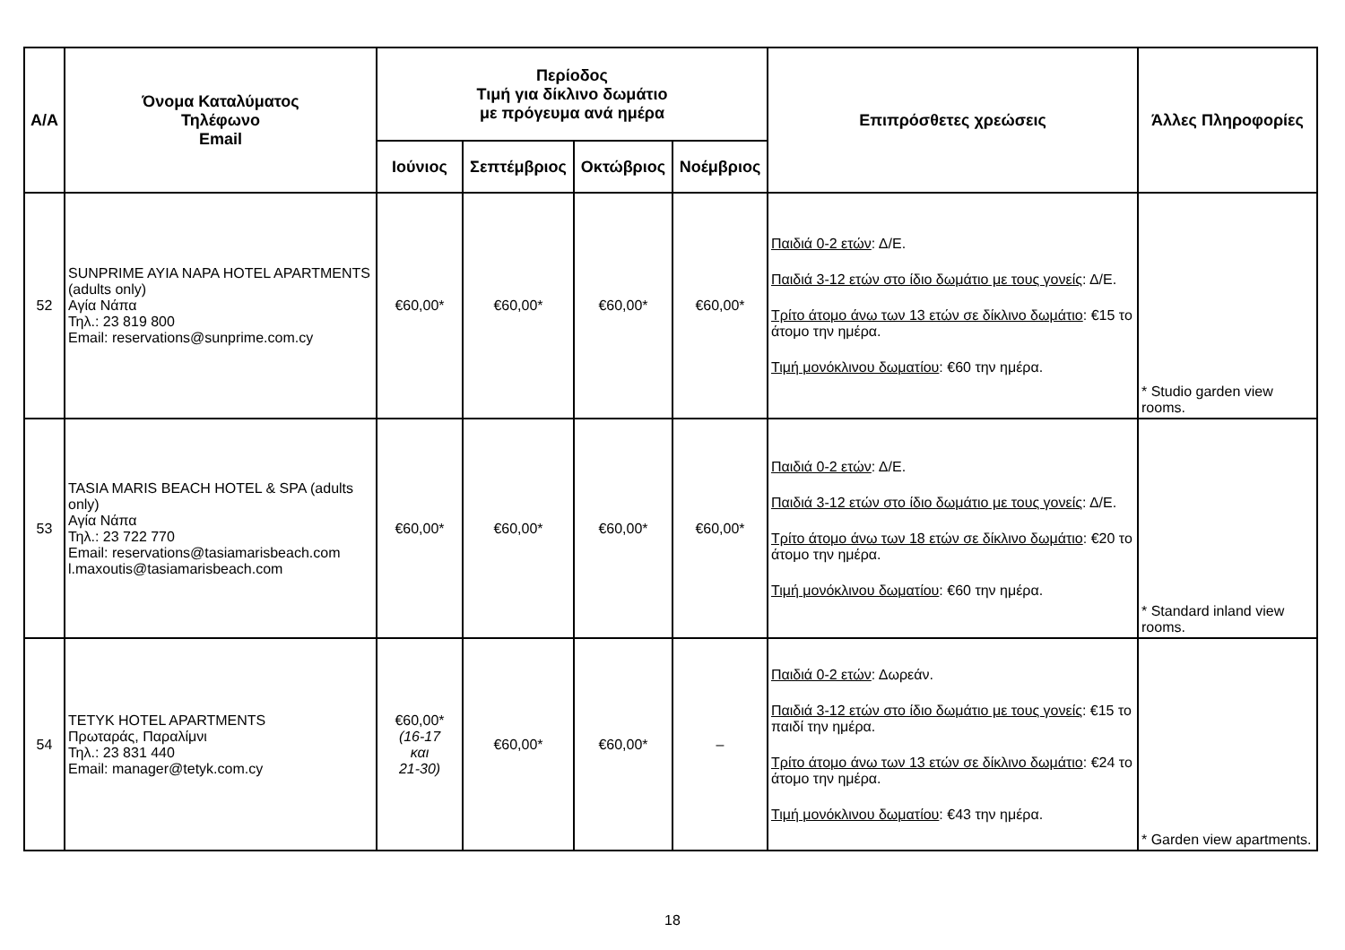| Α/Α | Όνομα Καταλύματος Τηλέφωνο Email | Περίοδος Τιμή για δίκλινο δωμάτιο με πρόγευμα ανά ημέρα | | | | Επιπρόσθετες χρεώσεις | Άλλες Πληροφορίες |
| --- | --- | --- | --- | --- | --- | --- | --- |
| | | Ιούνιος | Σεπτέμβριος | Οκτώβριος | Νοέμβριος | | |
| 52 | SUNPRIME AYIA NAPA HOTEL APARTMENTS (adults only) Αγία Νάπα Τηλ.: 23 819 800 Email: reservations@sunprime.com.cy | €60,00* | €60,00* | €60,00* | €60,00* | Παιδιά 0-2 ετών : Δ/Ε. Παιδιά 3-12 ετών στο ίδιο δωμάτιο με τους γονείς : Δ/Ε. Τρίτο άτομο άνω των 13 ετών σε δίκλινο δωμάτιο : €15 το άτομο την ημέρα. Τιμή μονόκλινου δωματίου : €60 την ημέρα. | * Studio garden view rooms. |
| 53 | TASIA MARIS BEACH HOTEL & SPA (adults only) Αγία Νάπα Τηλ.: 23 722 770 Email: reservations@tasiamarisbeach.com l.maxoutis@tasiamarisbeach.com | €60,00* | €60,00* | €60,00* | €60,00* | Παιδιά 0-2 ετών : Δ/Ε. Παιδιά 3-12 ετών στο ίδιο δωμάτιο με τους γονείς : Δ/Ε. Τρίτο άτομο άνω των 18 ετών σε δίκλινο δωμάτιο : €20 το άτομο την ημέρα. Τιμή μονόκλινου δωματίου : €60 την ημέρα. | * Standard inland view rooms. |
| 54 | TETYK HOTEL APARTMENTS Πρωταράς, Παραλίμνι Τηλ.: 23 831 440 Email: manager@tetyk.com.cy | €60,00* (16-17 και 21-30) | €60,00* | €60,00* | – | Παιδιά 0-2 ετών : Δωρεάν. Παιδιά 3-12 ετών στο ίδιο δωμάτιο με τους γονείς : €15 το παιδί την ημέρα. Τρίτο άτομο άνω των 13 ετών σε δίκλινο δωμάτιο : €24 το άτομο την ημέρα. Τιμή μονόκλινου δωματίου : €43 την ημέρα. | * Garden view apartments. |
18